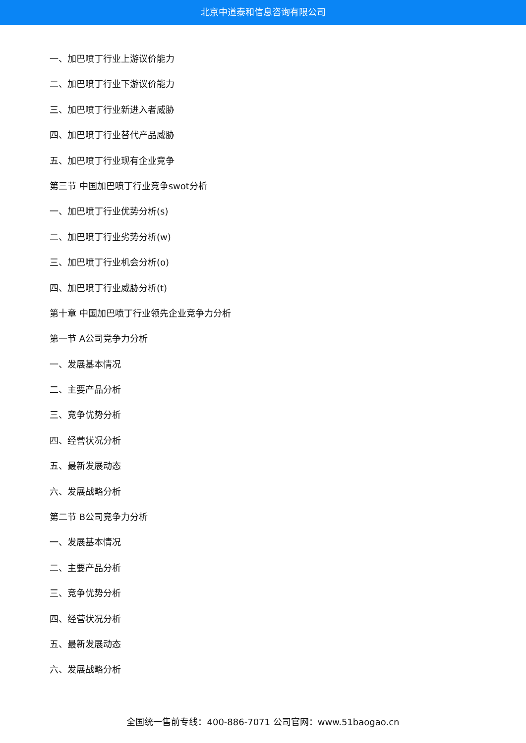北京中道泰和信息咨询有限公司
一、加巴喷丁行业上游议价能力
二、加巴喷丁行业下游议价能力
三、加巴喷丁行业新进入者威胁
四、加巴喷丁行业替代产品威胁
五、加巴喷丁行业现有企业竞争
第三节 中国加巴喷丁行业竞争swot分析
一、加巴喷丁行业优势分析(s)
二、加巴喷丁行业劣势分析(w)
三、加巴喷丁行业机会分析(o)
四、加巴喷丁行业威胁分析(t)
第十章 中国加巴喷丁行业领先企业竞争力分析
第一节 A公司竞争力分析
一、发展基本情况
二、主要产品分析
三、竞争优势分析
四、经营状况分析
五、最新发展动态
六、发展战略分析
第二节 B公司竞争力分析
一、发展基本情况
二、主要产品分析
三、竞争优势分析
四、经营状况分析
五、最新发展动态
六、发展战略分析
全国统一售前专线：400-886-7071 公司官网：www.51baogao.cn